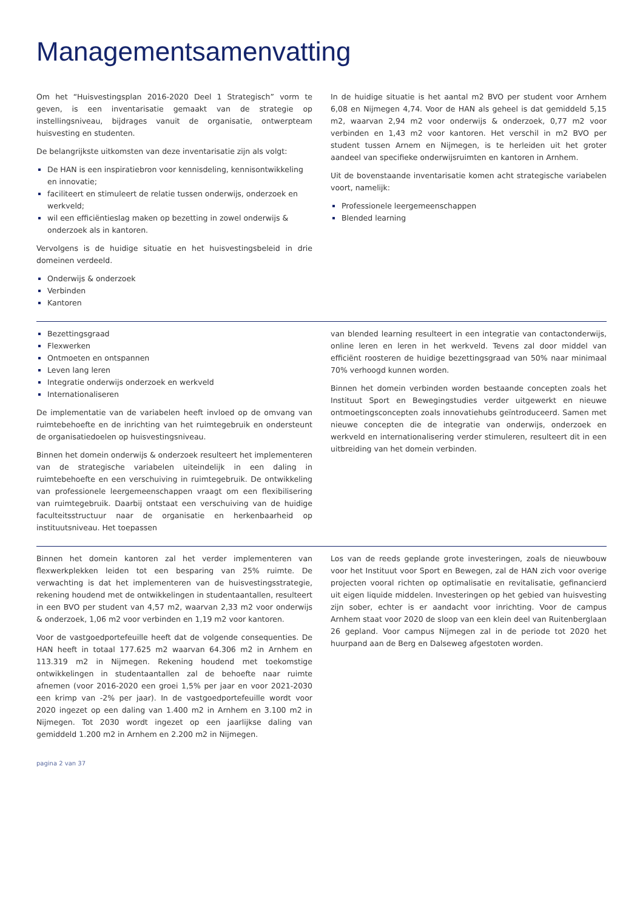Managementsamenvatting
Om het “Huisvestingsplan 2016-2020 Deel 1 Strategisch” vorm te geven, is een inventarisatie gemaakt van de strategie op instellingsniveau, bijdrages vanuit de organisatie, ontwerpteam huisvesting en studenten.
De belangrijkste uitkomsten van deze inventarisatie zijn als volgt:
De HAN is een inspiratiebron voor kennisdeling, kennisontwikkeling en innovatie;
faciliteert en stimuleert de relatie tussen onderwijs, onderzoek en werkveld;
wil een efficiëntieslag maken op bezetting in zowel onderwijs & onderzoek als in kantoren.
Vervolgens is de huidige situatie en het huisvestingsbeleid in drie domeinen verdeeld.
Onderwijs & onderzoek
Verbinden
Kantoren
In de huidige situatie is het aantal m2 BVO per student voor Arnhem 6,08 en Nijmegen 4,74. Voor de HAN als geheel is dat gemiddeld 5,15 m2, waarvan 2,94 m2 voor onderwijs & onderzoek, 0,77 m2 voor verbinden en 1,43 m2 voor kantoren. Het verschil in m2 BVO per student tussen Arnem en Nijmegen, is te herleiden uit het groter aandeel van specifieke onderwijsruimten en kantoren in Arnhem.
Uit de bovenstaande inventarisatie komen acht strategische variabelen voort, namelijk:
Professionele leergemeenschappen
Blended learning
Bezettingsgraad
Flexwerken
Ontmoeten en ontspannen
Leven lang leren
Integratie onderwijs onderzoek en werkveld
Internationaliseren
De implementatie van de variabelen heeft invloed op de omvang van ruimtebehoefte en de inrichting van het ruimtegebruik en ondersteunt de organisatiedoelen op huisvestingsniveau.
Binnen het domein onderwijs & onderzoek resulteert het implementeren van de strategische variabelen uiteindelijk in een daling in ruimtebehoefte en een verschuiving in ruimtegebruik. De ontwikkeling van professionele leergemeenschappen vraagt om een flexibilisering van ruimtegebruik. Daarbij ontstaat een verschuiving van de huidige faculteitsstructuur naar de organisatie en herkenbaarheid op instituutsniveau. Het toepassen
van blended learning resulteert in een integratie van contactonderwijs, online leren en leren in het werkveld. Tevens zal door middel van efficiënt roosteren de huidige bezettingsgraad van 50% naar minimaal 70% verhoogd kunnen worden.
Binnen het domein verbinden worden bestaande concepten zoals het Instituut Sport en Bewegingstudies verder uitgewerkt en nieuwe ontmoetingsconcepten zoals innovatiehubs geïntroduceerd. Samen met nieuwe concepten die de integratie van onderwijs, onderzoek en werkveld en internationalisering verder stimuleren, resulteert dit in een uitbreiding van het domein verbinden.
Binnen het domein kantoren zal het verder implementeren van flexwerkplekken leiden tot een besparing van 25% ruimte. De verwachting is dat het implementeren van de huisvestingsstrategie, rekening houdend met de ontwikkelingen in studentaantallen, resulteert in een BVO per student van 4,57 m2, waarvan 2,33 m2 voor onderwijs & onderzoek, 1,06 m2 voor verbinden en 1,19 m2 voor kantoren.
Voor de vastgoedportefeuille heeft dat de volgende consequenties. De HAN heeft in totaal 177.625 m2 waarvan 64.306 m2 in Arnhem en 113.319 m2 in Nijmegen. Rekening houdend met toekomstige ontwikkelingen in studentaantallen zal de behoefte naar ruimte afnemen (voor 2016-2020 een groei 1,5% per jaar en voor 2021-2030 een krimp van -2% per jaar). In de vastgoedportefeuille wordt voor 2020 ingezet op een daling van 1.400 m2 in Arnhem en 3.100 m2 in Nijmegen. Tot 2030 wordt ingezet op een jaarlijkse daling van gemiddeld 1.200 m2 in Arnhem en 2.200 m2 in Nijmegen.
Los van de reeds geplande grote investeringen, zoals de nieuwbouw voor het Instituut voor Sport en Bewegen, zal de HAN zich voor overige projecten vooral richten op optimalisatie en revitalisatie, gefinancierd uit eigen liquide middelen. Investeringen op het gebied van huisvesting zijn sober, echter is er aandacht voor inrichting. Voor de campus Arnhem staat voor 2020 de sloop van een klein deel van Ruitenberglaan 26 gepland. Voor campus Nijmegen zal in de periode tot 2020 het huurpand aan de Berg en Dalseweg afgestoten worden.
pagina 2 van 37